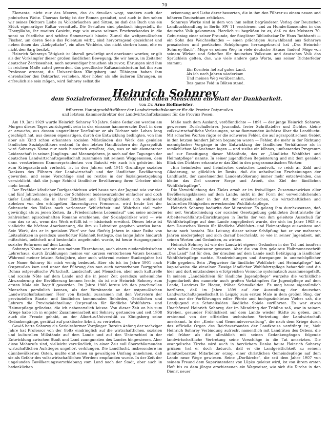70
Elemente, nicht nur des Meeres, das da draußen wogt, sondern auch der polnischen Weite. Überaus farbig ist der Roman gestaltet, und auch in ihm sehen wir seines Dichters Liebe zu Volksbräuchen und Sitten, so daß das Buch uns ein Stück eigenartiger Kultur vermittelt. Die Gestalten sind plastisch hingestellt, ihr Übergläube, ihr zweites Gesicht, ragt wie etwas seltsam Erschreckendes in die sonst so friedliche und schöne Sommerwelt hinein: Zumal die weltpreußischen Fischer, um deren Seele das Polentum wirbt, sind hervorragend gezeichnet und neben ihnen das „Liebgottche“, ein altes Weiblein, das nicht sterben kann, ehe es nicht den Sarg besitzt.
Heinrich Sohnreys Tätigkeit ist überall gewürdigt und anerkannt worden; er gilt als der Vorkämpfer dieser großen ländlichen Bewegung; die wir heute, im Zeitalter deutscher Zerrissenheit, noch notwendiger brauchen als zuvor; Ehrungen sind ihm in reichem Maße zuteil geworden, das preußische Kultusministerium hat ihn zum Professor ernannt, die Universitäten Königsberg und Tübingen haben ihm ehrenhalber den Doktorhut verliehen. Aber höher als alle äußeren Ehrungen, so erfreulich sie sein mögen, wird Sohnrey selbst die
erkennung und Liebe derer bewerten, die in ihm den Führer zu einem neuen und höheren Deutschtum erblicken.
Sohnreys Werke sind in dem von ihm selbst begründeten Verlag der Deutschen Landbuchhandlung in Berlin SW 11 erschienen und zu Hunderttausenden in das deutsche Volk gekommen. Herzlich zu begrüßen ist es, daß zu des Meisters 70. Geburtstag einer seiner Freunde, der Steglitzer Bibliothekar Dr. Hans Rothhardt — ein Sohn des Weichsellandes — einen prächtigen Auswahlband aus Sohnreys prosaischen und poetischen Schöpfungen herausgebracht hat „Das Heinrich-Sohnrey-Buch“. Möge es seinen Weg in viele deutsche Häuser finden! Möge von seinem Wirken und Schaffen für deutsches Volkstum und deutsches Volk das Sprüchlein gelten, das, wie viele andere gute Worte, aus seiner Dichterfeder stammt:
Ein Körnlein fiel auf gutes Land.
Als ich nach Jahren wiederkam
Und meinen Weg vorübernahm,
Das ganze Feld in Blüten stand.
Heinrich Sohnrey
dem Sozialreformer, Dichter und edlen Menschen ein Blatt der Dankbarkeit.
von Dr. Arno Hoffmeister,
früherem Hauptgeschäftsführer der Landwirtschaftskammer für die Provinz Ostpreußen
und letztem Kammerdirektor der Landwirtschaftskammer für die Provinz Posen.
Am 19. Juni 1929 wurde Heinrich Sohnrey 70 Jahre. Seine Gedanken werden am Morgen dieses Tages zurückgeeilt sein in das einsame hannoversche Dorf, in dem er erwuchs, aus dessen ungetrübter Dorfkultur er als Dichter sein Leben lang geschöpft hat, aus dessen eigenartigen, durch die Entwicklung bedingten, von ihm aber als Kind schon erkannten sozialen Mißständen das Werk des genialen ländlichen Sozialpolitikers erstand. In den letzten Handbüchern der Agrarpolitik wird Sohnreys Name nur noch historisch erwähnt; das, was er mit elementarer Leidenschaft in seinen Jünglings- und Mannesjahren, ja noch auf den Tagungen der deutschen Landwirtschaftsgesellschaft zusammen mit seinem Weggenossen, dem dann verstorbenen Kammerpräsidenten von Batocki wie auch ich gehörten, bis zum Kriegsausbruch verfocht, ist in den Jahren seit 1911 Grundlage sozialen Denkens des Führers der Landwirtschaft und der ländlichen Bevölkerung geworden, und seine Vorschläge sind so restlos in der Sozialgesetzgebung verwirklicht, daß die junge Schicht ländlicher Bevölkerung ihren Urheber nicht mehr kennt.
Der Erzähler köstlicher Dorfgeschichten wird heute von der Jugend wie vor vier und fünf Jahrzehnten geliebt; der Schilderer bodenwurzelnder einfacher und doch tiefer Landleute, die in ihrer Echtheit und Ursprünglichkeit sich wohltuend abheben von den erklügelten Bauernfiguren Frenssens, wird heute bei der Sehnsucht des Volkes nach verlorener Schlichtheit und Wahrheit viel mehr gewürdigt als zu jenen Zeiten, da „Friedesinchens Lebenslauf“ und seine anderen zahlreichen episodenhaften Romane erschienen; der Sozialpolitiker wird — wie man das so tut, wenn das Werk erfüllt ist — historisch erwähnt. Dieses letzte ist vielleicht die höchste Anerkennung, die ihm zu Lebzeiten gegeben werden kann. Sein Werk, das er in genialem Wurf vor fast fünfzig Jahren in einer Reihe von Leitaufsätzen in geradezu unerhörter Kühnheit festlegte, das lange Jahre hindurch mißachtet, belächelt und bestenfalls angefeindet wurde, ist heute Ausgangspunkt sozialer Reformen auf dem Lande.
Sohnreys Name war mir aus meinem Elternhause, auch einem niedersächsischen Lehrerhaus, durch Erzählungen meines vor kurzem verstorbenen Vaters bekannt. Während meiner letzten Schuljahre, aber auch während meiner Studienjahre hat der Name Sohnrey für mich wenig bedeutet. Aber als ich im Jahre 1901 nach Ostpreußen kam und unter der Führung des nun auch verstorbenen Burggrafen Dohna ostpreußische Wirtschaft, Landschaft und Menschen, aber auch kulturelle und soziale Nöte auf dem Lande und die in jener Zeit geradezu unheimliche Abwanderung der Bevölkerung kennen lernte, da ist mir Heinrich Sohnrey zum ersten Male ein Begriff geworden. Im Jahre 1906 lernte ich den prachtvollen Menschen persönlich kennen, als der Vorsitzende an der ostpreußischen Landwirtschaftskammer, Herr von Batocki, zusammen mit den Vertretern der provinziellen Staats- und ländlichen kommunalen Behörden, Geistlichen und Lehrern die Provinzialabteilung Ostpreußen für ländliche Wohlfahrts- und Heimatpflege gründete, die ich nebenamtlich leitete. Von dieser Zeit an bis zum Kriege habe ich in engster Zusammenarbeit mit Sohnrey gestanden und seit 1908 auch die Freude gehabt, an der Albertus-Universität zu Königsberg seine Gedankengänge, gestützt auf praktische Arbeit, zu vertreten.
Gewiß hatte Sohnrey als Sozialreformer Vorgänger. Bereits Anfang der sechziger Jahre hat Professor von der Goltz eindringlich auf die wirtschaftlichen, sozialen und kulturellen Mißstände auf dem Lande und auf den Unterschied in der Entwicklung zwischen Stadt und Land zuungunsten des Landes hingewiesen. Aber diese Mahnrufe sind, vielleicht verständlich, in einer Zeit voll überschäumenden wirtschaftlichen Aufstieges ungehört verklungen. Die Landflucht, insbesondere im dünnbevölkerten Osten, mußte erst einen so gewaltigen Umfang annehmen, daß sie als Gefahr des volkswirtschaftlichen Werdens empfunden wurde. In der Zeit der ungelunden Bevölkerungsverschiebung vom Land nach der Stadt, aber auch in bedenklichen
Maße nach dem Ausland, veröffentlichte — 1891 — der junge Heinrich Sohnrey, gewesener Dorfschullehrer, Journalist, freier Schriftsteller und Dichter, kleine volkswirtschaftliche Vorlesungen, seine flammenden Aufsätze über die Landflucht. Mit scharfen Worten rügte er die schweren Fehler, die auf agrarpolitischem Gebiet in den letzten hundert Jahren begangen waren — Fehler, die mehr in der Richtung mannigfacher Vorgänge in der Entwicklung der ländlichen Verhältnisse als in tatsächlichen Maßnahmen lagen — und stellte ein kühnes, umfassendes Programm auf zur Beseitigung dieser Mißstände, das er „Ländliche Wohlfahrt und Heimatpflege“ nannte. In seiner jugendlichen Begeisterung und mit dem genialen Blick des Dichters erkannte er das Ziel in den programmatischen Worten:
„Ein heimfestes und heimfrohes deutsches Landvolk, so reich an Zahl und Gliederung, so glücklich im Besitz, daß die unheilvollen Erscheinungen der Landflucht, der zunehmenden Landentvölkerung immer mehr entschwinden, das bleibe das Ziel unserer Sorge und Arbeit, das Ziel der ländlichen Wohlfahrtspflege“.
Die Verwirklichung des Zieles ersah er im freiwilligen Zusammenwirken aller Bevölkerungsklassen auf dem Lande; nicht in der Form der verweichlichenden Wohltätigkeit, aber in der Art der erzieherischen, die wirtschaftlichen und kulturellen Fähigkeiten erweckenden Wohlfahrtspflege.
Heinrich Sohnrey bedurfte der Mitstreiter. Es gelang ihm durchzusetzen, daß der seit Verabschiedung der sozialen Gesetzgebung gebildeten Zentralstelle für Arbeiterwohlfahrts-Einrichtungen in Berlin der von ihm geleitete Ausschuß für Wohlfahrtspflege auf dem Lande angegliedert wurde, der sich im Jahre 1903 zu dem Deutschen Verein für ländliche Wohlfahrt- und Heimatpflege ausweitete und heute noch besteht. Die Leitung dieser seiner Schöpfung hat er vor mehreren Jahren niedergelegt und sich darauf beschränkt, so wie in seiner Jugendzeit, mit seinen Worten und Gedanken, zu wirken.
Heinrich Sohnrey ist wie der Landwirt eigener Gedanken in der Tat und insofern nicht selbst Organisator gewesen. Aber die von ihm geleitete Halbmonatsschrift „Das Land“ hat für den, der draußen auf dem Lande nach Betätigung in ländlicher Wohlfahrtspflege suchte, Handreichungen und Anregungen in unerschöpflicher Fülle gegeben. Sein „Wegweiser für ländliche Wohlfahrt- und Heimatpflege“ hat kapitelweise die einzelnen Zweige ländlicher Wohlfahrtspflege behandelt und die hier und dort entstandenen erfolgreichen Versuche systematisch zusammengefaßt. In seinem „Landbüchlein für ländliche Jugendpflege“ wurzelte die vorbildliche Jugendarbeit des nunmehr auch großen Vorkämpfers für Jugendpflege auf dem Lande, Landrats Dr. Hagen, früher Schmalkalden. Es mag heute eigentümlich berühren, daß im Jahre 1899 auf der Ausstellung der deutschen Landwirtschaftsgesellschaft in Leipzig zum ersten Male in dem großen Ring, der sonst nur der Vorführungen edler Pferde und hochgezüchteten Viehes sah, die Landjugend aus Schmalkalden ländliche Spiele vorführten. Es war etwas Unerhörtes! Heinrich Sohnrey, der im Mittelring der Tribüne saß, war in seinem Streben, gesunder Fröhlichkeit auf dem Lande wieder Stätte zu geben, zum erstenmal von der offiziellen technischen Vertretung der Landwirtschaft anerkannt. In der „Kreis- und Gemeindeverwaltung“, die nach dem Kriege durch das offizielle Organ des Reichsverbandes der Landkreise verdrängt ist, hielt Heinrich Sohnrey Verbindung aufrecht namentlich mit Landräten des Ostens, die viel früher als die allmählich mit seinen Gedankengängen folgende landwirtschaftliche Vertretung seine Vorschläge in die Tat umsetzten. Die evangelische Kirche wird auch in herzlichem Danke heute Heinrich Sohnrey grüßen; hat er doch dadurch, daß er die Landgeistlichkeit zu seinem unmittelbarsten Mitarbeiter erzog, einer christlichen Gemeindepflege auf dem Lande neue Wege gewiesen. Seine „Dorfkirche“, die seit dem Jahre 1907 von seinem Freund dem Superintendent von Lüpke geleitet wird, ist von ihrem ersten Heft bis zu dem jüngst erschienenen ein Wegweiser, wie sich die Kirche in den Dienst neuer